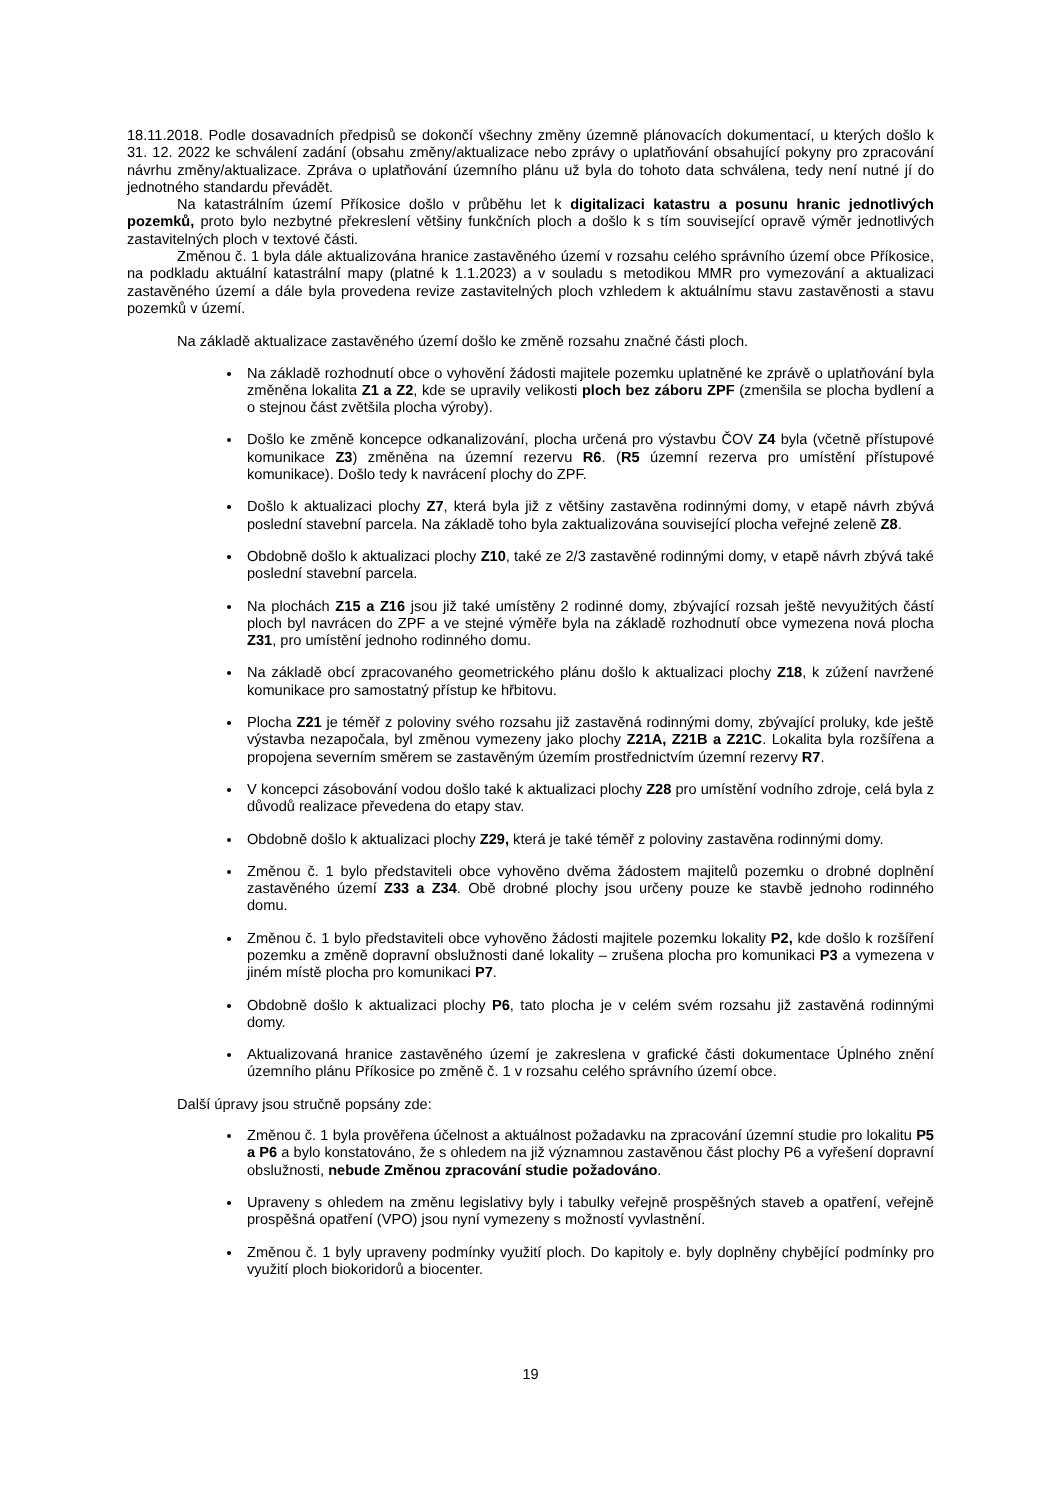18.11.2018. Podle dosavadních předpisů se dokončí všechny změny územně plánovacích dokumentací, u kterých došlo k 31. 12. 2022 ke schválení zadání (obsahu změny/aktualizace nebo zprávy o uplatňování obsahující pokyny pro zpracování návrhu změny/aktualizace. Zpráva o uplatňování územního plánu už byla do tohoto data schválena, tedy není nutné jí do jednotného standardu převádět.
Na katastrálním území Příkosice došlo v průběhu let k digitalizaci katastru a posunu hranic jednotlivých pozemků, proto bylo nezbytné překreslení většiny funkčních ploch a došlo k s tím související opravě výměr jednotlivých zastavitelných ploch v textové části.
Změnou č. 1 byla dále aktualizována hranice zastavěného území v rozsahu celého správního území obce Příkosice, na podkladu aktuální katastrální mapy (platné k 1.1.2023) a v souladu s metodikou MMR pro vymezování a aktualizaci zastavěného území a dále byla provedena revize zastavitelných ploch vzhledem k aktuálnímu stavu zastavěnosti a stavu pozemků v území.
Na základě aktualizace zastavěného území došlo ke změně rozsahu značné části ploch.
Na základě rozhodnutí obce o vyhovění žádosti majitele pozemku uplatněné ke zprávě o uplatňování byla změněna lokalita Z1 a Z2, kde se upravily velikosti ploch bez záboru ZPF (zmenšila se plocha bydlení a o stejnou část zvětšila plocha výroby).
Došlo ke změně koncepce odkanalizování, plocha určená pro výstavbu ČOV Z4 byla (včetně přístupové komunikace Z3) změněna na územní rezervu R6. (R5 územní rezerva pro umístění přístupové komunikace). Došlo tedy k navrácení plochy do ZPF.
Došlo k aktualizaci plochy Z7, která byla již z většiny zastavěna rodinnými domy, v etapě návrh zbývá poslední stavební parcela. Na základě toho byla zaktualizována související plocha veřejné zeleně Z8.
Obdobně došlo k aktualizaci plochy Z10, také ze 2/3 zastavěné rodinnými domy, v etapě návrh zbývá také poslední stavební parcela.
Na plochách Z15 a Z16 jsou již také umístěny 2 rodinné domy, zbývající rozsah ještě nevyužitých částí ploch byl navrácen do ZPF a ve stejné výměře byla na základě rozhodnutí obce vymezena nová plocha Z31, pro umístění jednoho rodinného domu.
Na základě obcí zpracovaného geometrického plánu došlo k aktualizaci plochy Z18, k zúžení navržené komunikace pro samostatný přístup ke hřbitovu.
Plocha Z21 je téměř z poloviny svého rozsahu již zastavěná rodinnými domy, zbývající proluky, kde ještě výstavba nezapočala, byl změnou vymezeny jako plochy Z21A, Z21B a Z21C. Lokalita byla rozšířena a propojena severním směrem se zastavěným územím prostřednictvím územní rezervy R7.
V koncepci zásobování vodou došlo také k aktualizaci plochy Z28 pro umístění vodního zdroje, celá byla z důvodů realizace převedena do etapy stav.
Obdobně došlo k aktualizaci plochy Z29, která je také téměř z poloviny zastavěna rodinnými domy.
Změnou č. 1 bylo představiteli obce vyhověno dvěma žádostem majitelů pozemku o drobné doplnění zastavěného území Z33 a Z34. Obě drobné plochy jsou určeny pouze ke stavbě jednoho rodinného domu.
Změnou č. 1 bylo představiteli obce vyhověno žádosti majitele pozemku lokality P2, kde došlo k rozšíření pozemku a změně dopravní obslužnosti dané lokality – zrušena plocha pro komunikaci P3 a vymezena v jiném místě plocha pro komunikaci P7.
Obdobně došlo k aktualizaci plochy P6, tato plocha je v celém svém rozsahu již zastavěná rodinnými domy.
Aktualizovaná hranice zastavěného území je zakreslena v grafické části dokumentace Úplného znění územního plánu Příkosice po změně č. 1 v rozsahu celého správního území obce.
Další úpravy jsou stručně popsány zde:
Změnou č. 1 byla prověřena účelnost a aktuálnost požadavku na zpracování územní studie pro lokalitu P5 a P6 a bylo konstatováno, že s ohledem na již významnou zastavěnou část plochy P6 a vyřešení dopravní obslužnosti, nebude Změnou zpracování studie požadováno.
Upraveny s ohledem na změnu legislativy byly i tabulky veřejně prospěšných staveb a opatření, veřejně prospěšná opatření (VPO) jsou nyní vymezeny s možností vyvlastnění.
Změnou č. 1 byly upraveny podmínky využití ploch. Do kapitoly e. byly doplněny chybějící podmínky pro využití ploch biokoridorů a biocenter.
19